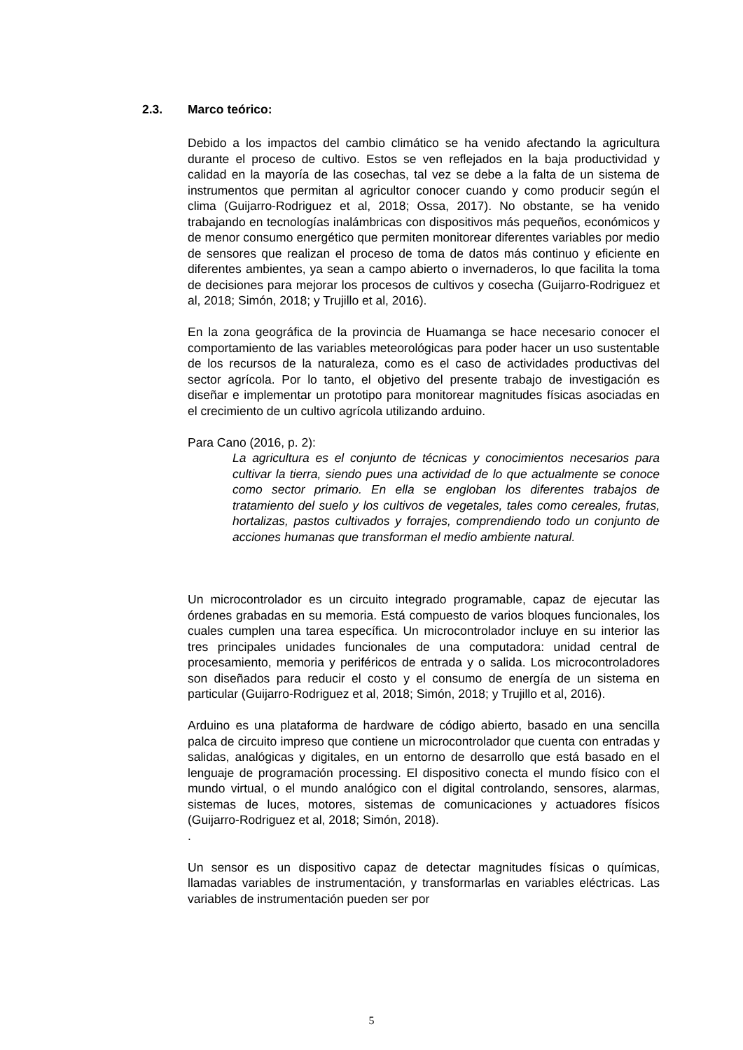2.3. Marco teórico:
Debido a los impactos del cambio climático se ha venido afectando la agricultura durante el proceso de cultivo. Estos se ven reflejados en la baja productividad y calidad en la mayoría de las cosechas, tal vez se debe a la falta de un sistema de instrumentos que permitan al agricultor conocer cuando y como producir según el clima (Guijarro-Rodriguez et al, 2018; Ossa, 2017). No obstante, se ha venido trabajando en tecnologías inalámbricas con dispositivos más pequeños, económicos y de menor consumo energético que permiten monitorear diferentes variables por medio de sensores que realizan el proceso de toma de datos más continuo y eficiente en diferentes ambientes, ya sean a campo abierto o invernaderos, lo que facilita la toma de decisiones para mejorar los procesos de cultivos y cosecha (Guijarro-Rodriguez et al, 2018; Simón, 2018; y Trujillo et al, 2016).
En la zona geográfica de la provincia de Huamanga se hace necesario conocer el comportamiento de las variables meteorológicas para poder hacer un uso sustentable de los recursos de la naturaleza, como es el caso de actividades productivas del sector agrícola. Por lo tanto, el objetivo del presente trabajo de investigación es diseñar e implementar un prototipo para monitorear magnitudes físicas asociadas en el crecimiento de un cultivo agrícola utilizando arduino.
Para Cano (2016, p. 2):
La agricultura es el conjunto de técnicas y conocimientos necesarios para cultivar la tierra, siendo pues una actividad de lo que actualmente se conoce como sector primario. En ella se engloban los diferentes trabajos de tratamiento del suelo y los cultivos de vegetales, tales como cereales, frutas, hortalizas, pastos cultivados y forrajes, comprendiendo todo un conjunto de acciones humanas que transforman el medio ambiente natural.
Un microcontrolador es un circuito integrado programable, capaz de ejecutar las órdenes grabadas en su memoria. Está compuesto de varios bloques funcionales, los cuales cumplen una tarea específica. Un microcontrolador incluye en su interior las tres principales unidades funcionales de una computadora: unidad central de procesamiento, memoria y periféricos de entrada y o salida. Los microcontroladores son diseñados para reducir el costo y el consumo de energía de un sistema en particular (Guijarro-Rodriguez et al, 2018; Simón, 2018; y Trujillo et al, 2016).
Arduino es una plataforma de hardware de código abierto, basado en una sencilla palca de circuito impreso que contiene un microcontrolador que cuenta con entradas y salidas, analógicas y digitales, en un entorno de desarrollo que está basado en el lenguaje de programación processing. El dispositivo conecta el mundo físico con el mundo virtual, o el mundo analógico con el digital controlando, sensores, alarmas, sistemas de luces, motores, sistemas de comunicaciones y actuadores físicos (Guijarro-Rodriguez et al, 2018; Simón, 2018).
.
Un sensor es un dispositivo capaz de detectar magnitudes físicas o químicas, llamadas variables de instrumentación, y transformarlas en variables eléctricas. Las variables de instrumentación pueden ser por
5